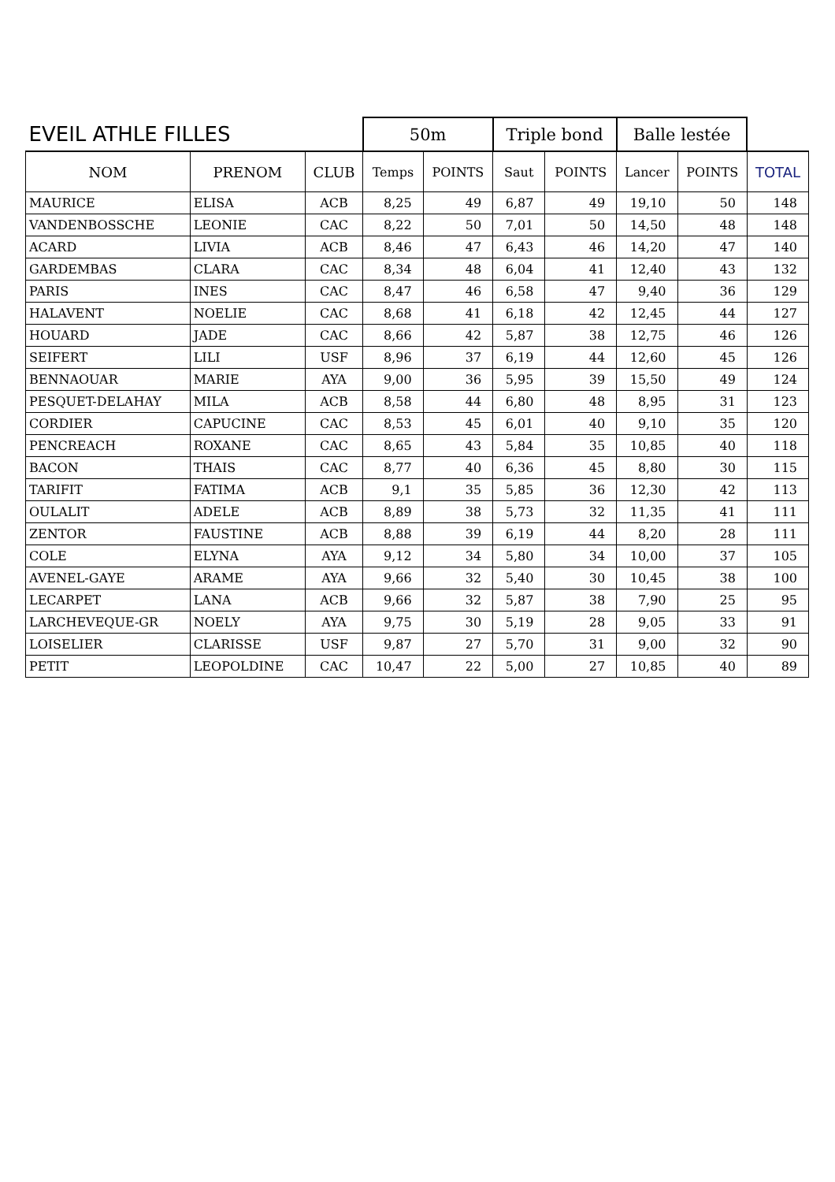| EVEIL ATHLE FILLES | | | 50m | | Triple bond | | Balle lestée | | |
| --- | --- | --- | --- | --- | --- | --- | --- | --- | --- |
| NOM | PRENOM | CLUB | Temps | POINTS | Saut | POINTS | Lancer | POINTS | TOTAL |
| MAURICE | ELISA | ACB | 8,25 | 49 | 6,87 | 49 | 19,10 | 50 | 148 |
| VANDENBOSSCHE | LEONIE | CAC | 8,22 | 50 | 7,01 | 50 | 14,50 | 48 | 148 |
| ACARD | LIVIA | ACB | 8,46 | 47 | 6,43 | 46 | 14,20 | 47 | 140 |
| GARDEMBAS | CLARA | CAC | 8,34 | 48 | 6,04 | 41 | 12,40 | 43 | 132 |
| PARIS | INES | CAC | 8,47 | 46 | 6,58 | 47 | 9,40 | 36 | 129 |
| HALAVENT | NOELIE | CAC | 8,68 | 41 | 6,18 | 42 | 12,45 | 44 | 127 |
| HOUARD | JADE | CAC | 8,66 | 42 | 5,87 | 38 | 12,75 | 46 | 126 |
| SEIFERT | LILI | USF | 8,96 | 37 | 6,19 | 44 | 12,60 | 45 | 126 |
| BENNAOUAR | MARIE | AYA | 9,00 | 36 | 5,95 | 39 | 15,50 | 49 | 124 |
| PESQUET-DELAHAY | MILA | ACB | 8,58 | 44 | 6,80 | 48 | 8,95 | 31 | 123 |
| CORDIER | CAPUCINE | CAC | 8,53 | 45 | 6,01 | 40 | 9,10 | 35 | 120 |
| PENCREACH | ROXANE | CAC | 8,65 | 43 | 5,84 | 35 | 10,85 | 40 | 118 |
| BACON | THAIS | CAC | 8,77 | 40 | 6,36 | 45 | 8,80 | 30 | 115 |
| TARIFIT | FATIMA | ACB | 9,1 | 35 | 5,85 | 36 | 12,30 | 42 | 113 |
| OULALIT | ADELE | ACB | 8,89 | 38 | 5,73 | 32 | 11,35 | 41 | 111 |
| ZENTOR | FAUSTINE | ACB | 8,88 | 39 | 6,19 | 44 | 8,20 | 28 | 111 |
| COLE | ELYNA | AYA | 9,12 | 34 | 5,80 | 34 | 10,00 | 37 | 105 |
| AVENEL-GAYE | ARAME | AYA | 9,66 | 32 | 5,40 | 30 | 10,45 | 38 | 100 |
| LECARPET | LANA | ACB | 9,66 | 32 | 5,87 | 38 | 7,90 | 25 | 95 |
| LARCHEVEQUE-GR | NOELY | AYA | 9,75 | 30 | 5,19 | 28 | 9,05 | 33 | 91 |
| LOISELIER | CLARISSE | USF | 9,87 | 27 | 5,70 | 31 | 9,00 | 32 | 90 |
| PETIT | LEOPOLDINE | CAC | 10,47 | 22 | 5,00 | 27 | 10,85 | 40 | 89 |